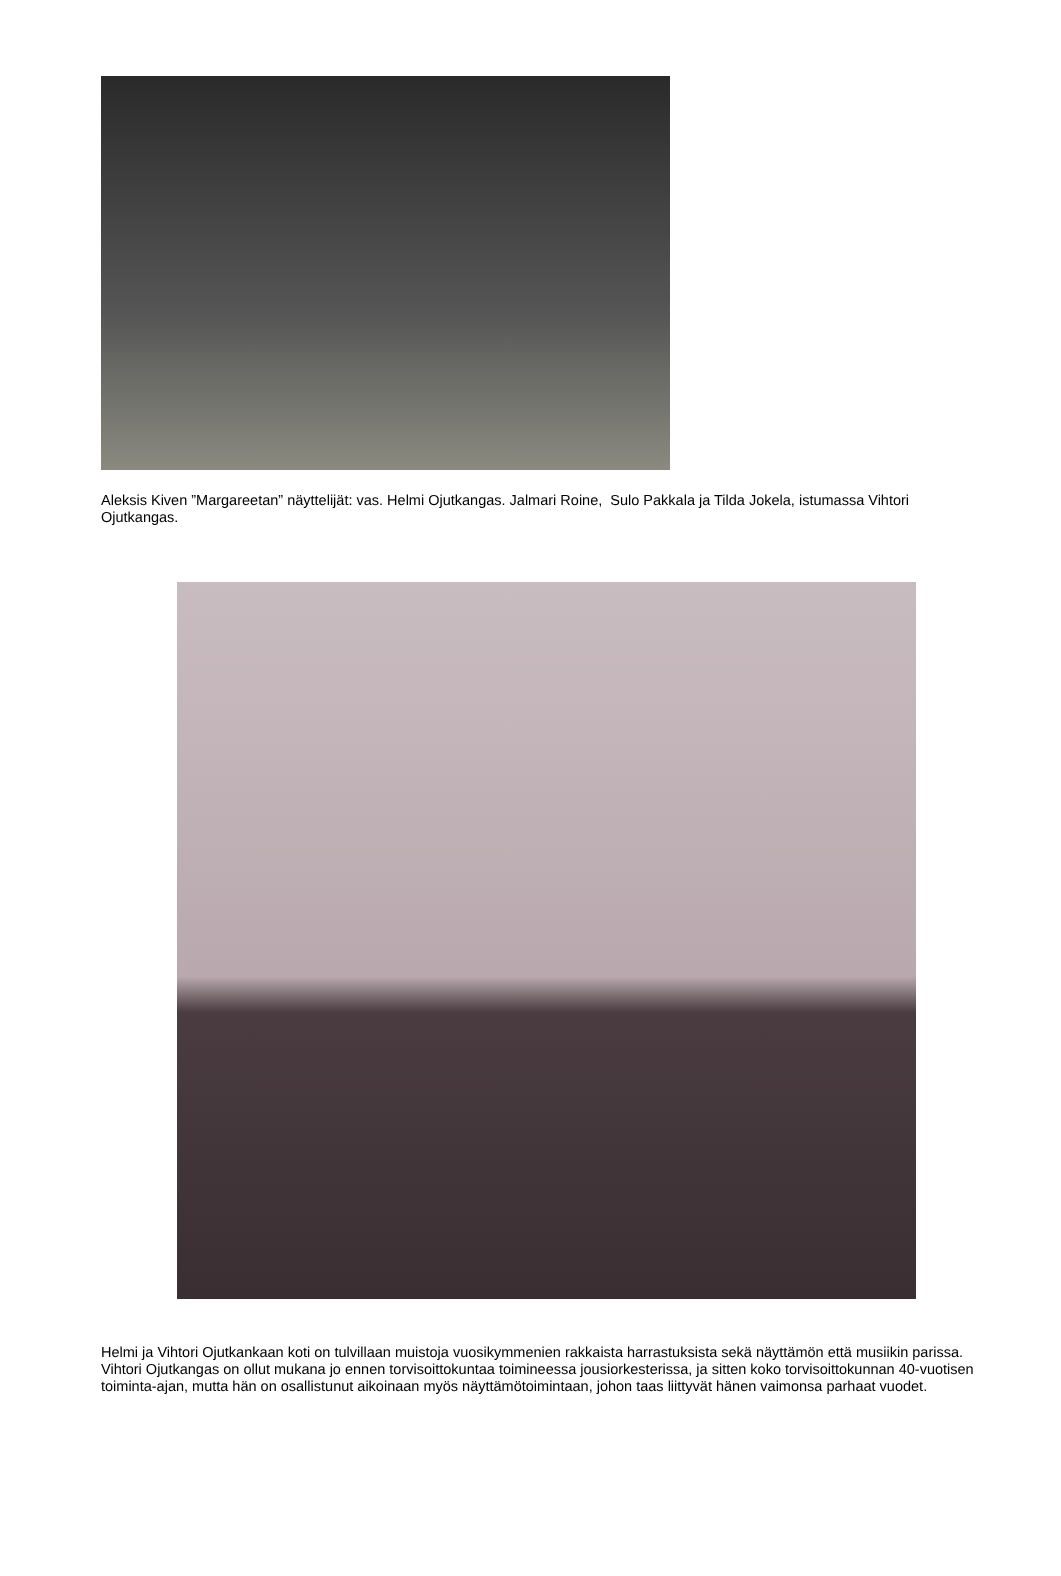Aleksis Kiven ”Margareetan” näyttelijät: vas. Helmi Ojutkangas. Jalmari Roine, Sulo Pakkala ja Tilda Jokela, istumassa Vihtori Ojutkangas.
Helmi ja Vihtori Ojutkankaan koti on tulvillaan muistoja vuosikymmenien rakkaista harrastuksista sekä näyttämön että musiikin parissa. Vihtori Ojutkangas on ollut mukana jo ennen torvisoittokuntaa toimineessa jousiorkesterissa, ja sitten koko torvisoittokunnan 40-vuotisen toiminta-ajan, mutta hän on osallistunut aikoinaan myös näyttämötoimintaan, johon taas liittyvät hänen vaimonsa parhaat vuodet.